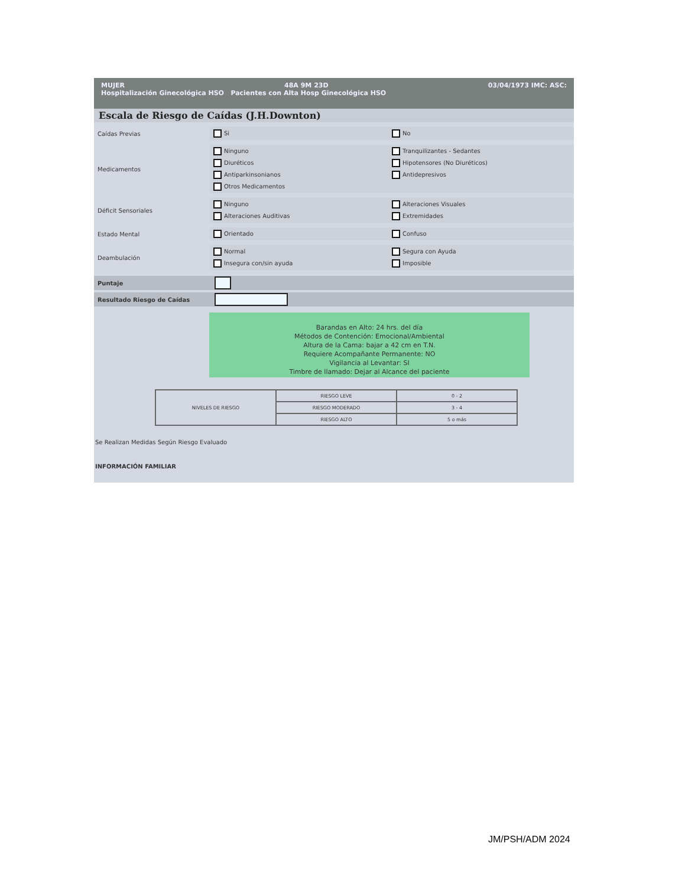MUJER 48A 9M 23D 03/04/1973 IMC: ASC:
Hospitalización Ginecológica HSO Pacientes con Alta Hosp Ginecológica HSO
Escala de Riesgo de Caídas (J.H.Downton)
Caídas Previas
Si No
Medicamentos
Ninguno Tranquilizantes - Sedantes Diuréticos Hipotensores (No Diuréticos) Antiparkinsonianos Antidepresivos Otros Medicamentos
Déficit Sensoriales
Ninguno Alteraciones Visuales Alteraciones Auditivas Extremidades
Estado Mental
Orientado Confuso
Deambulación
Normal Segura con Ayuda Insegura con/sin ayuda Imposible
Puntaje
Resultado Riesgo de Caídas
Barandas en Alto: 24 hrs. del día
Métodos de Contención: Emocional/Ambiental
Altura de la Cama: bajar a 42 cm en T.N.
Requiere Acompañante Permanente: NO
Vigilancia al Levantar: SI
Timbre de llamado: Dejar al Alcance del paciente
| NIVELES DE RIESGO | RIESGO LEVE | 0 - 2 |
| | RIESGO MODERADO | 3 - 4 |
| | RIESGO ALTO | 5 o más |
Se Realizan Medidas Según Riesgo Evaluado
INFORMACIÓN FAMILIAR
JM/PSH/ADM 2024